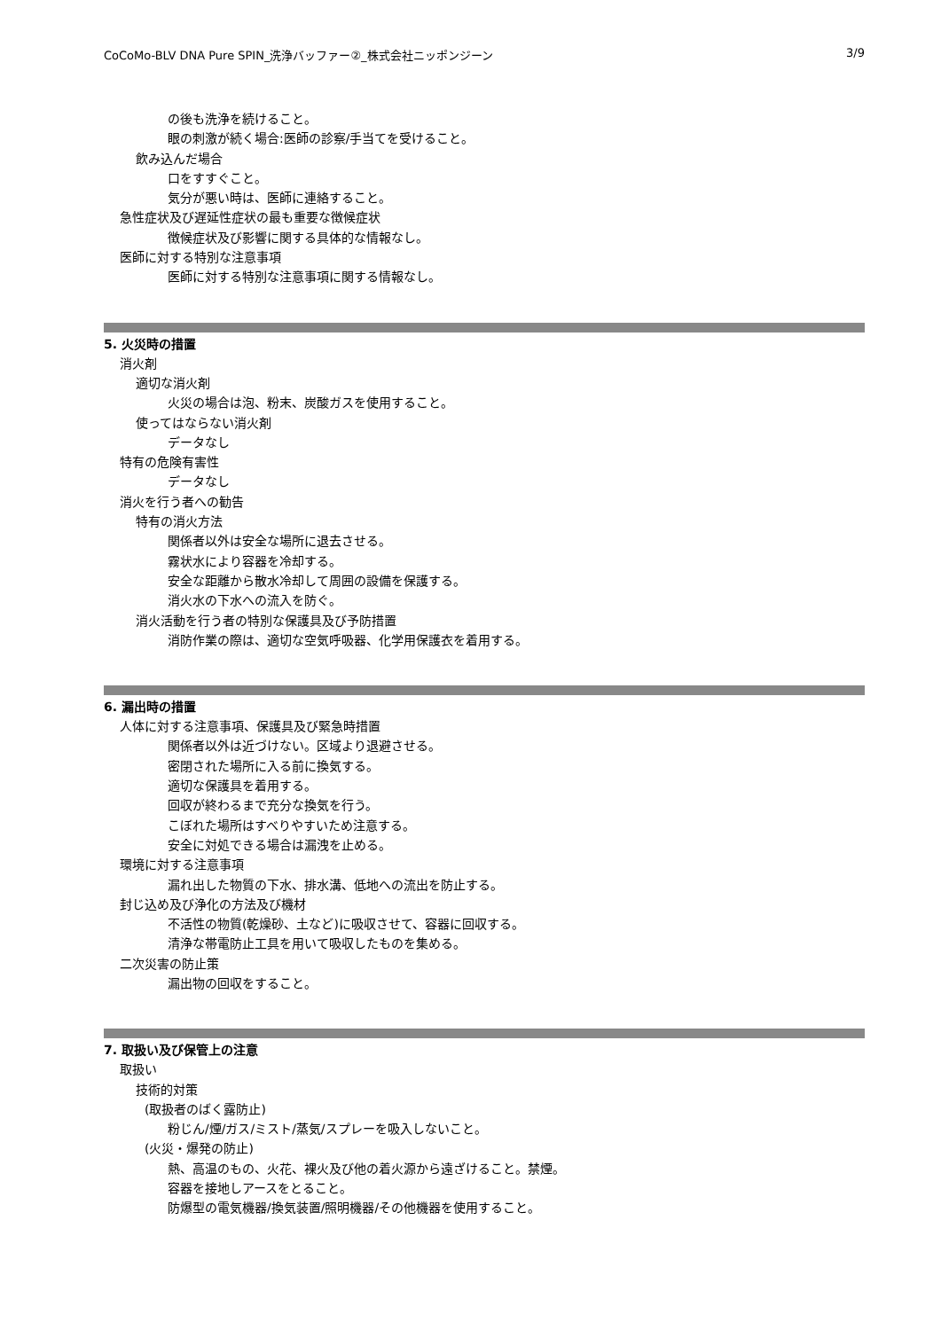CoCoMo-BLV DNA Pure SPIN_洗浄バッファー②_株式会社ニッポンジーン 3/9
の後も洗浄を続けること。
眼の刺激が続く場合:医師の診察/手当てを受けること。
飲み込んだ場合
口をすすぐこと。
気分が悪い時は、医師に連絡すること。
急性症状及び遅延性症状の最も重要な徴候症状
徴候症状及び影響に関する具体的な情報なし。
医師に対する特別な注意事項
医師に対する特別な注意事項に関する情報なし。
5. 火災時の措置
消火剤
適切な消火剤
火災の場合は泡、粉末、炭酸ガスを使用すること。
使ってはならない消火剤
データなし
特有の危険有害性
データなし
消火を行う者への勧告
特有の消火方法
関係者以外は安全な場所に退去させる。
霧状水により容器を冷却する。
安全な距離から散水冷却して周囲の設備を保護する。
消火水の下水への流入を防ぐ。
消火活動を行う者の特別な保護具及び予防措置
消防作業の際は、適切な空気呼吸器、化学用保護衣を着用する。
6. 漏出時の措置
人体に対する注意事項、保護具及び緊急時措置
関係者以外は近づけない。区域より退避させる。
密閉された場所に入る前に換気する。
適切な保護具を着用する。
回収が終わるまで充分な換気を行う。
こぼれた場所はすべりやすいため注意する。
安全に対処できる場合は漏洩を止める。
環境に対する注意事項
漏れ出した物質の下水、排水溝、低地への流出を防止する。
封じ込め及び浄化の方法及び機材
不活性の物質(乾燥砂、土など)に吸収させて、容器に回収する。
清浄な帯電防止工具を用いて吸収したものを集める。
二次災害の防止策
漏出物の回収をすること。
7. 取扱い及び保管上の注意
取扱い
技術的対策
(取扱者のばく露防止)
粉じん/煙/ガス/ミスト/蒸気/スプレーを吸入しないこと。
(火災・爆発の防止)
熱、高温のもの、火花、裸火及び他の着火源から遠ざけること。禁煙。
容器を接地しアースをとること。
防爆型の電気機器/換気装置/照明機器/その他機器を使用すること。